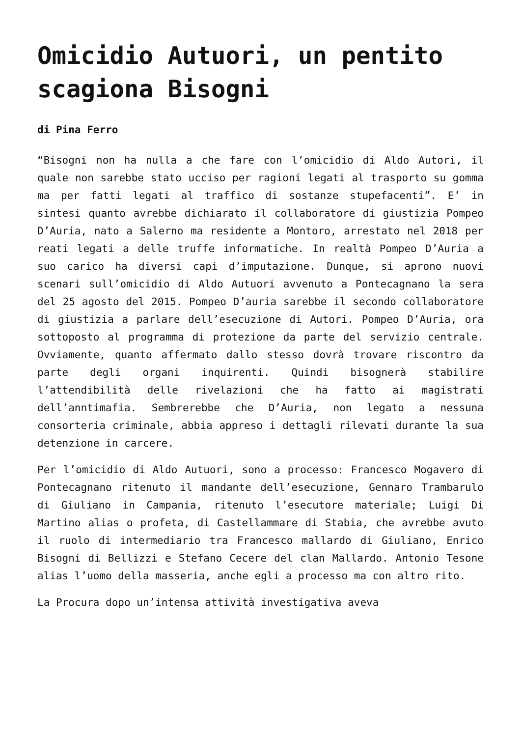Omicidio Autuori, un pentito scagiona Bisogni
di Pina Ferro
“Bisogni non ha nulla a che fare con l’omicidio di Aldo Autori, il quale non sarebbe stato ucciso per ragioni legati al trasporto su gomma ma per fatti legati al traffico di sostanze stupefacenti”. E’ in sintesi quanto avrebbe dichiarato il collaboratore di giustizia Pompeo D’Auria, nato a Salerno ma residente a Montoro, arrestato nel 2018 per reati legati a delle truffe informatiche. In realtà Pompeo D’Auria a suo carico ha diversi capi d’imputazione. Dunque, si aprono nuovi scenari sull’omicidio di Aldo Autuori avvenuto a Pontecagnano la sera del 25 agosto del 2015. Pompeo D’auria sarebbe il secondo collaboratore di giustizia a parlare dell’esecuzione di Autori. Pompeo D’Auria, ora sottoposto al programma di protezione da parte del servizio centrale. Ovviamente, quanto affermato dallo stesso dovrà trovare riscontro da parte degli organi inquirenti. Quindi bisognerà stabilire l’attendibilità delle rivelazioni che ha fatto ai magistrati dell’anntimafia. Sembrerebbe che D’Auria, non legato a nessuna consorteria criminale, abbia appreso i dettagli rilevati durante la sua detenzione in carcere.
Per l’omicidio di Aldo Autuori, sono a processo: Francesco Mogavero di Pontecagnano ritenuto il mandante dell’esecuzione, Gennaro Trambarulo di Giuliano in Campania, ritenuto l’esecutore materiale; Luigi Di Martino alias o profeta, di Castellammare di Stabia, che avrebbe avuto il ruolo di intermediario tra Francesco mallardo di Giuliano, Enrico Bisogni di Bellizzi e Stefano Cecere del clan Mallardo. Antonio Tesone alias l’uomo della masseria, anche egli a processo ma con altro rito.
La Procura dopo un’intensa attività investigativa aveva